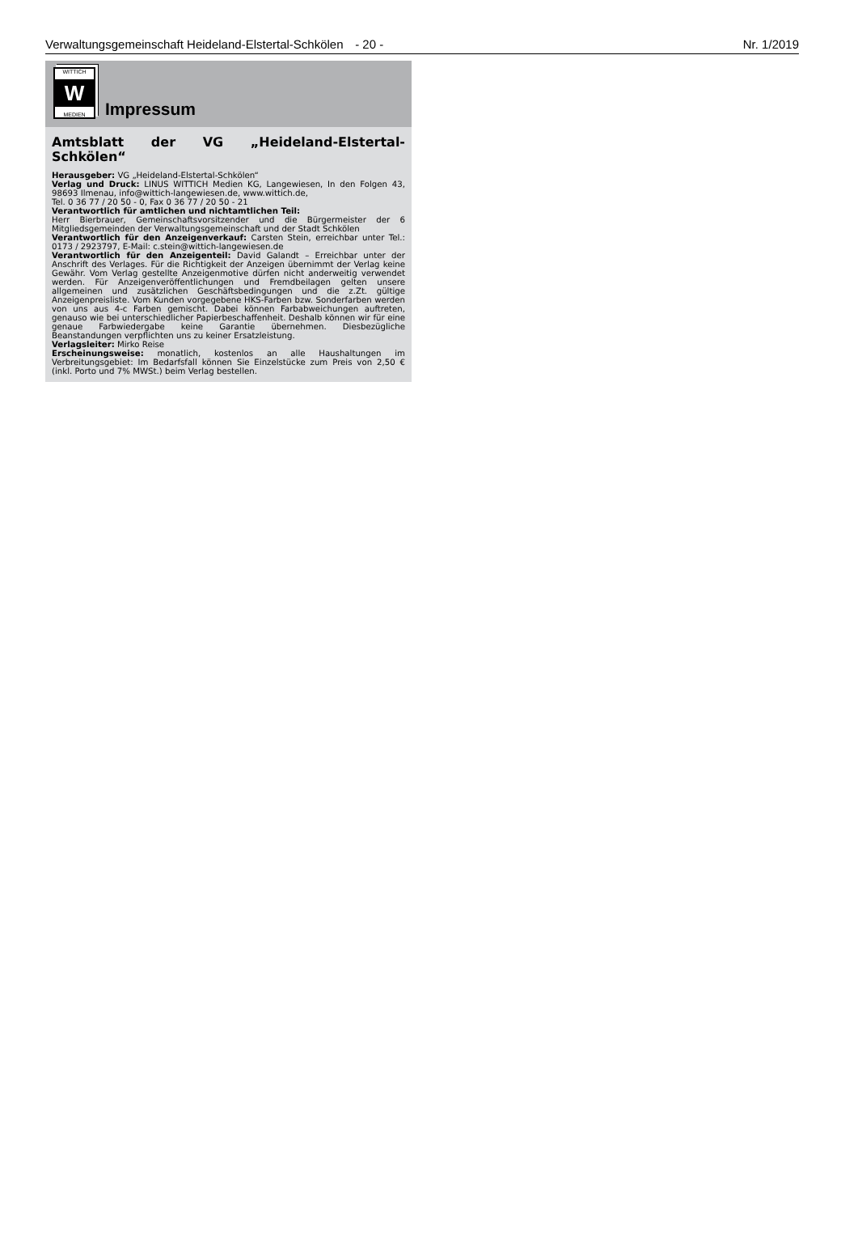Verwaltungsgemeinschaft Heideland-Elstertal-Schkölen - 20 - Nr. 1/2019
WITTICH
W
MEDIEN
Impressum
Amtsblatt der VG „Heideland-Elstertal-Schkölen“
Herausgeber: VG „Heideland-Elstertal-Schkölen“
Verlag und Druck: LINUS WITTICH Medien KG, Langewiesen, In den Folgen 43, 98693 Ilmenau, info@wittich-langewiesen.de, www.wittich.de,
Tel. 0 36 77 / 20 50 - 0, Fax 0 36 77 / 20 50 - 21
Verantwortlich für amtlichen und nichtamtlichen Teil:
Herr Bierbrauer, Gemeinschaftsvorsitzender und die Bürgermeister der 6 Mitgliedsgemeinden der Verwaltungsgemeinschaft und der Stadt Schkölen
Verantwortlich für den Anzeigenverkauf: Carsten Stein, erreichbar unter Tel.: 0173 / 2923797, E-Mail: c.stein@wittich-langewiesen.de
Verantwortlich für den Anzeigenteil: David Galandt – Erreichbar unter der Anschrift des Verlages. Für die Richtigkeit der Anzeigen übernimmt der Verlag keine Gewähr. Vom Verlag gestellte Anzeigenmotive dürfen nicht anderweitig verwendet werden. Für Anzeigenveröffentlichungen und Fremdbeilagen gelten unsere allgemeinen und zusätzlichen Geschäftsbedingungen und die z.Zt. gültige Anzeigenpreisliste. Vom Kunden vorgegebene HKS-Farben bzw. Sonderfarben werden von uns aus 4-c Farben gemischt. Dabei können Farbabweichungen auftreten, genauso wie bei unterschiedlicher Papierbeschaffenheit. Deshalb können wir für eine genaue Farbwiedergabe keine Garantie übernehmen. Diesbezügliche Beanstandungen verpflichten uns zu keiner Ersatzleistung.
Verlagsleiter: Mirko Reise
Erscheinungsweise: monatlich, kostenlos an alle Haushaltungen im Verbreitungsgebiet: Im Bedarfsfall können Sie Einzelstücke zum Preis von 2,50 € (inkl. Porto und 7% MWSt.) beim Verlag bestellen.